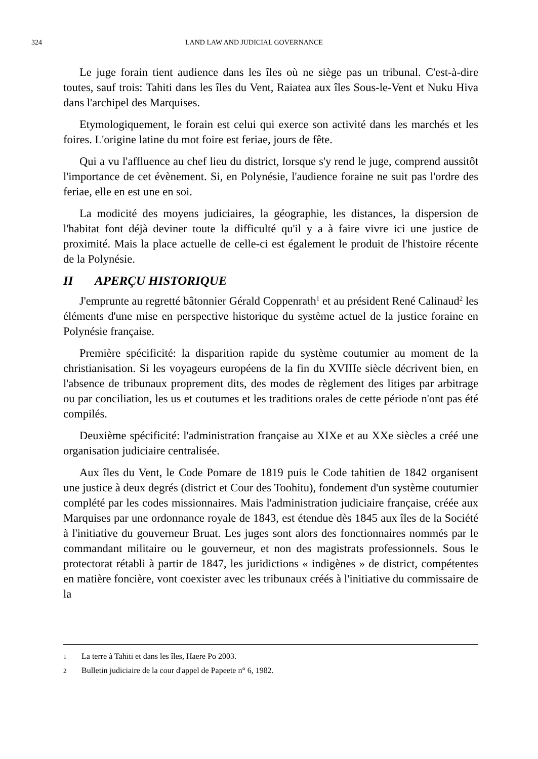324
LAND LAW AND JUDICIAL GOVERNANCE
Le juge forain tient audience dans les îles où ne siège pas un tribunal. C'est-à-dire toutes, sauf trois: Tahiti dans les îles du Vent, Raiatea aux îles Sous-le-Vent et Nuku Hiva dans l'archipel des Marquises.
Etymologiquement, le forain est celui qui exerce son activité dans les marchés et les foires. L'origine latine du mot foire est feriae, jours de fête.
Qui a vu l'affluence au chef lieu du district, lorsque s'y rend le juge, comprend aussitôt l'importance de cet évènement. Si, en Polynésie, l'audience foraine ne suit pas l'ordre des feriae, elle en est une en soi.
La modicité des moyens judiciaires, la géographie, les distances, la dispersion de l'habitat font déjà deviner toute la difficulté qu'il y a à faire vivre ici une justice de proximité. Mais la place actuelle de celle-ci est également le produit de l'histoire récente de la Polynésie.
II APERÇU HISTORIQUE
J'emprunte au regretté bâtonnier Gérald Coppenrath<sup>1</sup> et au président René Calinaud<sup>2</sup> les éléments d'une mise en perspective historique du système actuel de la justice foraine en Polynésie française.
Première spécificité: la disparition rapide du système coutumier au moment de la christianisation. Si les voyageurs européens de la fin du XVIIIe siècle décrivent bien, en l'absence de tribunaux proprement dits, des modes de règlement des litiges par arbitrage ou par conciliation, les us et coutumes et les traditions orales de cette période n'ont pas été compilés.
Deuxième spécificité: l'administration française au XIXe et au XXe siècles a créé une organisation judiciaire centralisée.
Aux îles du Vent, le Code Pomare de 1819 puis le Code tahitien de 1842 organisent une justice à deux degrés (district et Cour des Toohitu), fondement d'un système coutumier complété par les codes missionnaires. Mais l'administration judiciaire française, créée aux Marquises par une ordonnance royale de 1843, est étendue dès 1845 aux îles de la Société à l'initiative du gouverneur Bruat. Les juges sont alors des fonctionnaires nommés par le commandant militaire ou le gouverneur, et non des magistrats professionnels. Sous le protectorat rétabli à partir de 1847, les juridictions « indigènes » de district, compétentes en matière foncière, vont coexister avec les tribunaux créés à l'initiative du commissaire de la
1 La terre à Tahiti et dans les îles, Haere Po 2003.
2 Bulletin judiciaire de la cour d'appel de Papeete n° 6, 1982.